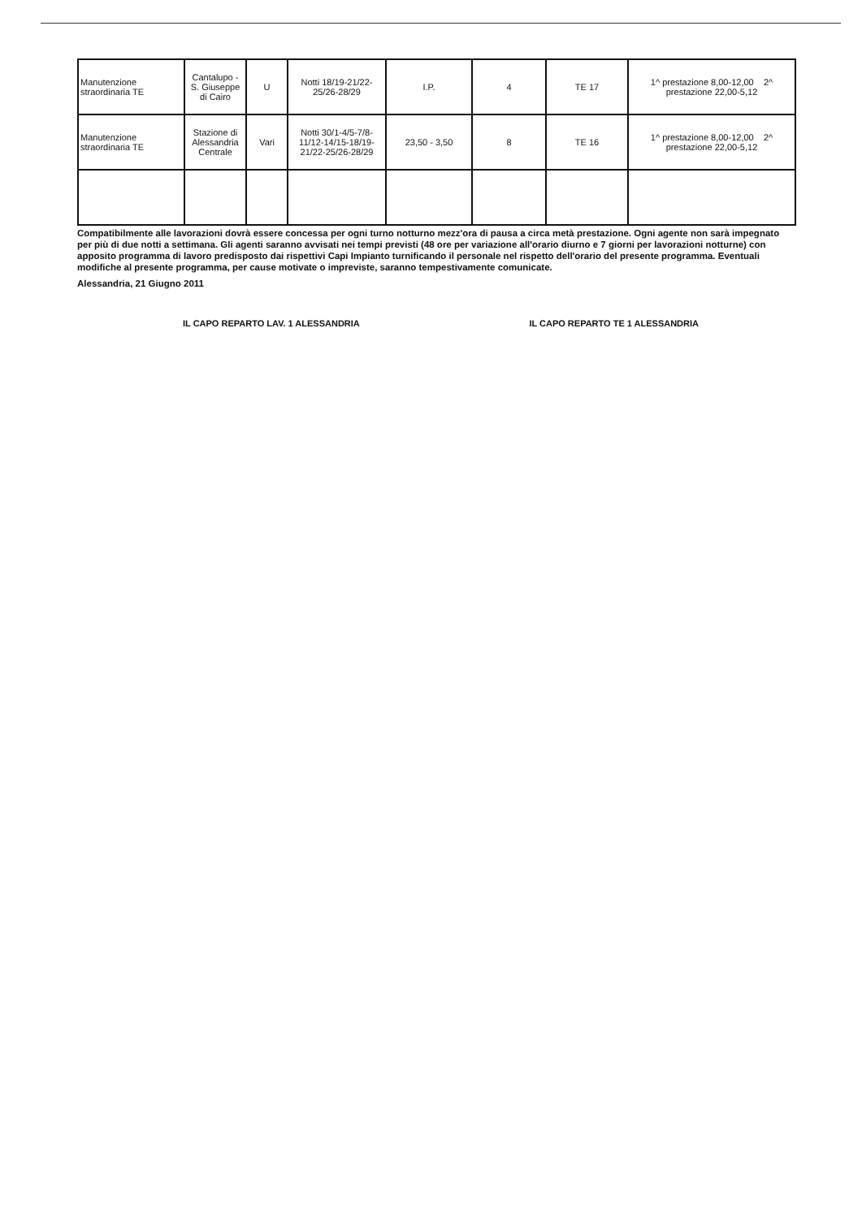| Manutenzione straordinaria TE | Cantalupo - S. Giuseppe di Cairo | U | Notti 18/19-21/22-25/26-28/29 | I.P. | 4 | TE 17 | 1^ prestazione 8,00-12,00 2^ prestazione 22,00-5,12 |
| Manutenzione straordinaria TE | Stazione di Alessandria Centrale | Vari | Notti 30/1-4/5-7/8-11/12-14/15-18/19-21/22-25/26-28/29 | 23,50 - 3,50 | 8 | TE 16 | 1^ prestazione 8,00-12,00 2^ prestazione 22,00-5,12 |
Compatibilmente alle lavorazioni dovrà essere concessa per ogni turno notturno mezz'ora di pausa a circa metà prestazione. Ogni agente non sarà impegnato per più di due notti a settimana. Gli agenti saranno avvisati nei tempi previsti (48 ore per variazione all'orario diurno e 7 giorni per lavorazioni notturne) con apposito programma di lavoro predisposto dai rispettivi Capi Impianto turnificando il personale nel rispetto dell'orario del presente programma. Eventuali modifiche al presente programma, per cause motivate o impreviste, saranno tempestivamente comunicate.
Alessandria, 21 Giugno 2011
IL CAPO REPARTO LAV. 1 ALESSANDRIA IL CAPO REPARTO TE 1 ALESSANDRIA